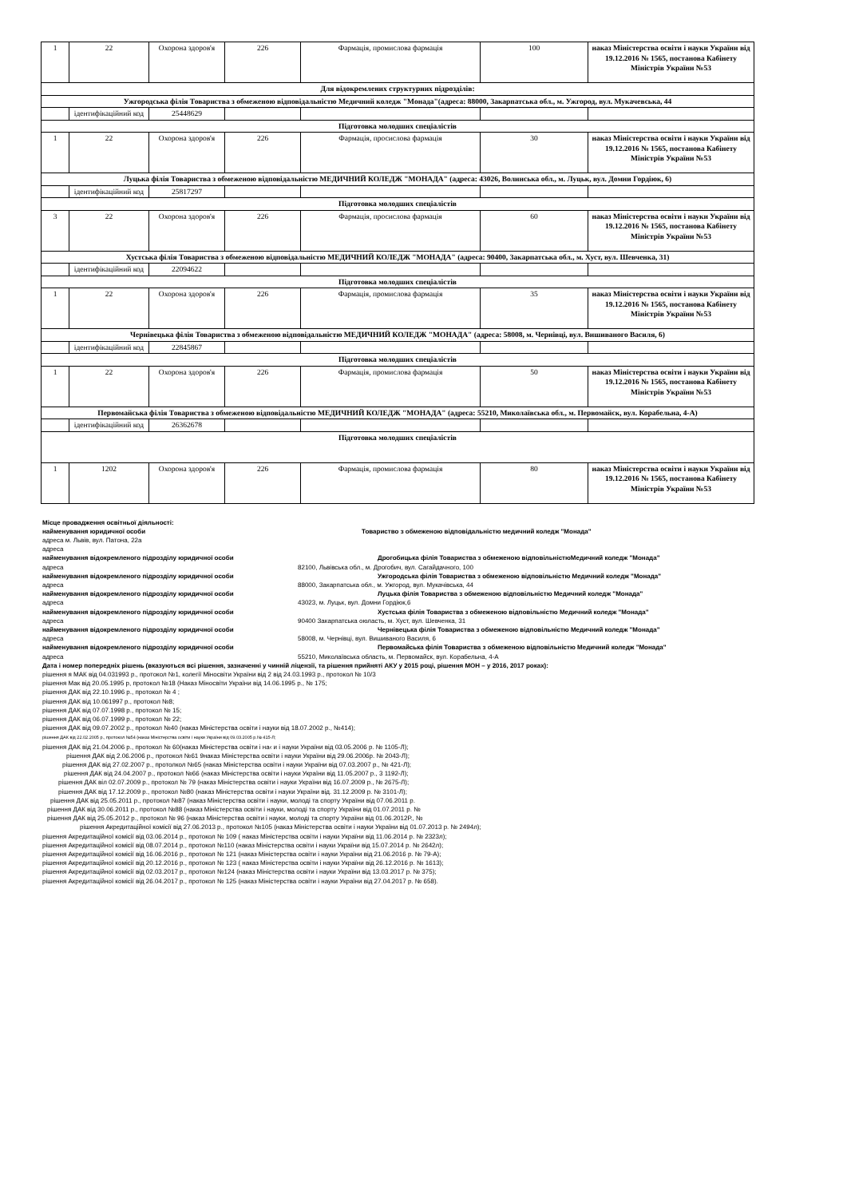| 1 | 22 | Охорона здоров'я | 226 | Фармація, промислова фармація | 100 | наказ Міністерства освіти і науки України від 19.12.2016 № 1565, постанова Кабінету Міністрів України №53 |
| Для відокремлених структурних підрозділів: | | | | | | |
| Ужгородська філія Товариства з обмеженою відповідальністю Медичний коледж "Монада"(адреса: 88000, Закарпатська обл., м. Ужгород, вул. Мукачевська, 44 | | | | | | |
| | ідентифікаційний код | 25448629 | | | | |
| Підготовка молодших спеціалістів | | | | | | |
| 1 | 22 | Охорона здоров'я | 226 | Фармація, просислова фармація | 30 | наказ Міністерства освіти і науки України від 19.12.2016 № 1565, постанова Кабінету Міністрів України №53 |
| Луцька філія Товариства з обмеженою відповідальністю МЕДИЧНИЙ КОЛЕДЖ "МОНАДА" (адреса: 43026, Волинська обл., м. Луцьк, вул. Домни Гордіюк, 6) | | | | | | |
| | ідентифікаційний код | 25817297 | | | | |
| Підготовка молодших спеціалістів | | | | | | |
| 3 | 22 | Охорона здоров'я | 226 | Фармація, просислова фармація | 60 | наказ Міністерства освіти і науки України від 19.12.2016 № 1565, постанова Кабінету Міністрів України №53 |
| Хустська філія Товариства з обмеженою відповідальністю МЕДИЧНИЙ КОЛЕДЖ "МОНАДА" (адреса: 90400, Закарпатська обл., м. Хуст, вул. Шевченка, 31) | | | | | | |
| | ідентифікаційний код | 22094622 | | | | |
| Підготовка молодших спеціалістів | | | | | | |
| 1 | 22 | Охорона здоров'я | 226 | Фармація, промислова фармація | 35 | наказ Міністерства освіти і науки України від 19.12.2016 № 1565, постанова Кабінету Міністрів України №53 |
| Чернівецька філія Товариства з обмеженою відповідальністю МЕДИЧНИЙ КОЛЕДЖ "МОНАДА" (адреса: 58008, м. Чернівці, вул. Вишиваного Василя, 6) | | | | | | |
| | ідентифікаційний код | 22845867 | | | | |
| Підготовка молодших спеціалістів | | | | | | |
| 1 | 22 | Охорона здоров'я | 226 | Фармація, промислова фармація | 50 | наказ Міністерства освіти і науки України від 19.12.2016 № 1565, постанова Кабінету Міністрів України №53 |
| Первомайська філія Товариства з обмеженою відповідальністю МЕДИЧНИЙ КОЛЕДЖ "МОНАДА" (адреса: 55210, Миколаївська обл., м. Первомайск, вул. Корабельна, 4-А) | | | | | | |
| | ідентифікаційний код | 26362678 | | | | |
| Підготовка молодших спеціалістів | | | | | | |
| 1 | 1202 | Охорона здоров'я | 226 | Фармація, промислова фармація | 80 | наказ Міністерства освіти і науки України від 19.12.2016 № 1565, постанова Кабінету Міністрів України №53 |
Місце провадження освітньої діяльності:
найменування юридичної особи Товариство з обмеженою відповідальністю медичний коледж "Монада"
адреса м. Львів, вул. Патона, 22а
адреса
найменування відокремленого підрозділу юридичної особи Дрогобицька філія Товариства з обмеженою відповільністюМедичний коледж "Монада"
адреса 82100, Львівська обл., м. Дрогобич, вул. Сагайдачного, 100
найменування відокремленого підрозділу юридичної особи Ужгородська філія Товариства з обмеженою відповільністю Медичний коледж "Монада"
адреса 88000, Закарпатська обл., м. Ужгород, вул. Мукачівська, 44
найменування відокремленого підрозділу юридичної особи Луцька філія Товариства з обмеженою відповільністю Медичний коледж "Монада"
адреса 43023, м. Луцьк, вул. Домни Гордіюк,6
найменування відокремленого підрозділу юридичної особи Хустська філія Товариства з обмеженою відповільністю Медичний коледж "Монада"
адреса 90400 Закарпатська оюласть, м. Хуст, вул. Шевченка, 31
найменування відокремленого підрозділу юридичної особи Чернівецька філія Товариства з обмеженою відповільністю Медичний коледж "Монада"
адреса 58008, м. Чернівці, вул. Вишиваного Василя, 6
найменування відокремленого підрозділу юридичної особи Первомайська філія Товариства з обмеженою відповільністю Медичний коледж "Монада"
адреса 55210, Миколаївська область, м. Первомайск, вул. Корабельна, 4-А
Дата і номер попередніх рішень (вказуються всі рішення, зазначенні у чинній ліцензії, та рішення прийняті АКУ у 2015 році, рішення МОН – у 2016, 2017 роках):
рішення я МАК від 04.031993 р., протокол №1, колегії Міносвіти України від 2 від 24.03.1993 р., протокол № 10/3
рішення Мак від 20.05.1995 р, протокол №18 (Наказ Міносвіти України від 14.06.1995 р., № 175;
рішення ДАК від 22.10.1996 р., протокол № 4 ;
рішення ДАК від 10.061997 р., протокол №8;
рішення ДАК від 07.07.1998 р., протокол № 15;
рішення ДАК від 06.07.1999 р., протокол № 22;
рішення ДАК від 09.07.2002 р., протокол №40 (наказ Міністерства освіти і науки від 18.07.2002 р., №414);
рішення ДАК від 22.02.2005 р., протокол №54 (наказ Міністерства освіти і науки України від 09.03.2005 р.№ 415-Л;
рішення ДАК від 21.04.2006 р., протокол № 60(наказ Міністерства освіти і на‹ и і науки України від 03.05.2006 р. № 1105-Л);
рішення ДАК від 2.06.2006 р., протокол №61 9наказ Міністерства освіти і науки України від 29.06.2006р. № 2043-Л);
рішення ДАК від 27.02.2007 р., протолкол №65 (наказ Міністерства освіти і науки України від 07.03.2007 р., № 421-Л);
рішення ДАК від 24.04.2007 р., протокол №66 (наказ Міністерства освіти і науки України від 11.05.2007 р., 3 1192-Л);
рішення ДАК віл 02.07.2009 р., протокол № 79 (наказ Міністерства освіти і науки України від 16.07.2009 р., № 2675-Л);
рішення ДАК від 17.12.2009 р., протокол №80 (наказ Міністерства освіти і науки України від. 31.12.2009 р. № 3101-Л);
рішення ДАК від 25.05.2011 р., протокол №87 (наказ Міністерства освіти і науки, молоді та спорту України від 07.06.2011 р.
рішення ДАК від 30.06.2011 р., протокол №88 (наказ Міністерства освіти і науки, молоді та спорту України від 01.07.2011 р. №
рішення ДАК від 25.05.2012 р., протокол № 96 (наказ Міністерства освіти і науки, молоді та спорту України від 01.06.2012Р., №
рішення Акредитаційної комісії від 27.06.2013 р., протокол №105 (наказ Міністерства освіти і науки України від 01.07.2013 р. № 2494л);
рішення Акредитаційної комісії від 03.06.2014 р., протокол № 109 ( наказ Міністерства освіти і науки України від 11.06.2014 р. № 2323л);
рішення Акредитаційної комісії від 08.07.2014 р., протокол №110 (наказ Міністерства освіти і науки України від 15.07.2014 р. № 2642л);
рішення Акредитаційної комісії від 16.06.2016 р., протокол № 121 (наказ Міністерства освіти і науки України від 21.06.2016 р. № 79-А);
рішення Акредитаційної комісії від 20.12.2016 р., протокол № 123 ( наказ Міністерства освіти і науки України від 26.12.2016 р. № 1613);
рішення Акредитаційної комісії від 02.03.2017 р., протокол №124 (наказ Міністерства освіти і науки України від 13.03.2017 р. № 375);
рішення Акредитаційної комісії від 26.04.2017 р., протокол № 125 (наказ Міністерства освіти і науки України від 27.04.2017 р. № 658).